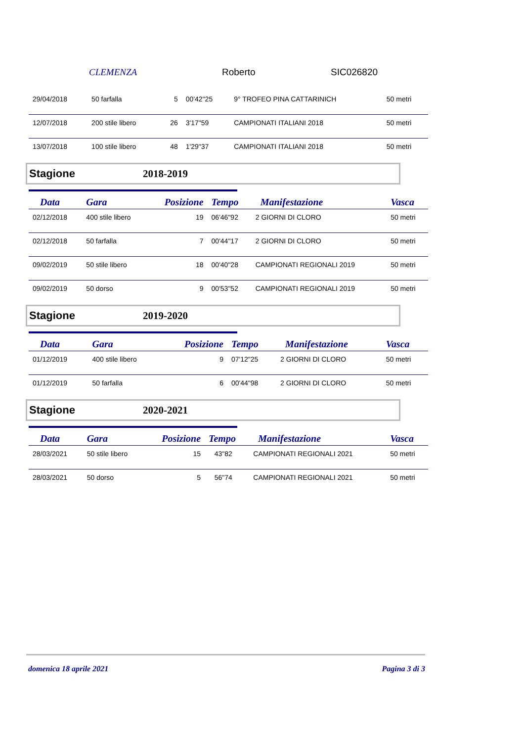CLEMENZA Roberto SIC026820
| 29/04/2018 | 50 farfalla | 5 | 00'42"25 | 9° TROFEO PINA CATTARINICH | 50 metri |
| 12/07/2018 | 200 stile libero | 26 | 3'17"59 | CAMPIONATI ITALIANI 2018 | 50 metri |
| 13/07/2018 | 100 stile libero | 48 | 1'29"37 | CAMPIONATI ITALIANI 2018 | 50 metri |
Stagione 2018-2019
| Data | Gara | Posizione | Tempo | Manifestazione | Vasca |
| --- | --- | --- | --- | --- | --- |
| 02/12/2018 | 400 stile libero | 19 | 06'46"92 | 2 GIORNI DI CLORO | 50 metri |
| 02/12/2018 | 50 farfalla | 7 | 00'44"17 | 2 GIORNI DI CLORO | 50 metri |
| 09/02/2019 | 50 stile libero | 18 | 00'40"28 | CAMPIONATI REGIONALI 2019 | 50 metri |
| 09/02/2019 | 50 dorso | 9 | 00'53"52 | CAMPIONATI REGIONALI 2019 | 50 metri |
Stagione 2019-2020
| Data | Gara | Posizione | Tempo | Manifestazione | Vasca |
| --- | --- | --- | --- | --- | --- |
| 01/12/2019 | 400 stile libero | 9 | 07'12"25 | 2 GIORNI DI CLORO | 50 metri |
| 01/12/2019 | 50 farfalla | 6 | 00'44"98 | 2 GIORNI DI CLORO | 50 metri |
Stagione 2020-2021
| Data | Gara | Posizione | Tempo | Manifestazione | Vasca |
| --- | --- | --- | --- | --- | --- |
| 28/03/2021 | 50 stile libero | 15 | 43"82 | CAMPIONATI REGIONALI 2021 | 50 metri |
| 28/03/2021 | 50 dorso | 5 | 56"74 | CAMPIONATI REGIONALI 2021 | 50 metri |
domenica 18 aprile 2021 Pagina 3 di 3